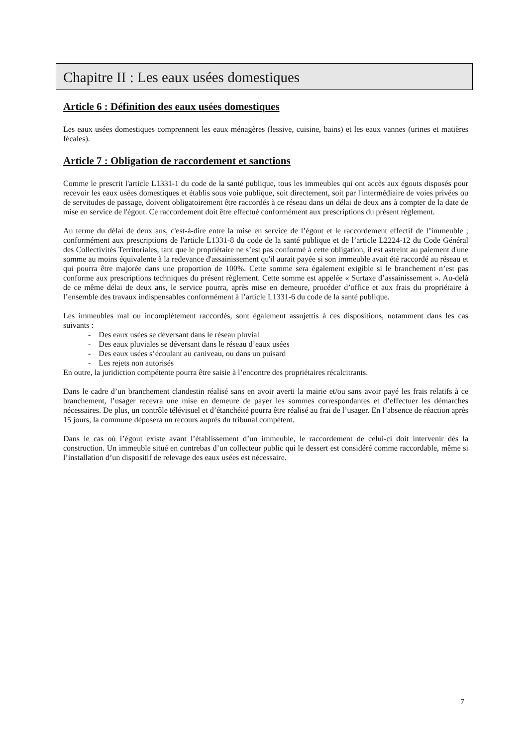Chapitre II : Les eaux usées domestiques
Article 6 : Définition des eaux usées domestiques
Les eaux usées domestiques comprennent les eaux ménagères (lessive, cuisine, bains) et les eaux vannes (urines et matières fécales).
Article 7 : Obligation de raccordement et sanctions
Comme le prescrit l'article L1331-1 du code de la santé publique, tous les immeubles qui ont accès aux égouts disposés pour recevoir les eaux usées domestiques et établis sous voie publique, soit directement, soit par l'intermédiaire de voies privées ou de servitudes de passage, doivent obligatoirement être raccordés à ce réseau dans un délai de deux ans à compter de la date de mise en service de l'égout. Ce raccordement doit être effectué conformément aux prescriptions du présent règlement.
Au terme du délai de deux ans, c'est-à-dire entre la mise en service de l’égout et le raccordement effectif de l’immeuble ; conformément aux prescriptions de l'article L1331-8 du code de la santé publique et de l’article L2224-12 du Code Général des Collectivités Territoriales, tant que le propriétaire ne s’est pas conformé à cette obligation, il est astreint au paiement d'une somme au moins équivalente à la redevance d'assainissement qu'il aurait payée si son immeuble avait été raccordé au réseau et qui pourra être majorée dans une proportion de 100%. Cette somme sera également exigible si le branchement n’est pas conforme aux prescriptions techniques du présent règlement. Cette somme est appelée « Surtaxe d’assainissement ». Au-delà de ce même délai de deux ans, le service pourra, après mise en demeure, procéder d’office et aux frais du propriétaire à l’ensemble des travaux indispensables conformément à l’article L1331-6 du code de la santé publique.
Les immeubles mal ou incomplètement raccordés, sont également assujettis à ces dispositions, notamment dans les cas suivants :
- Des eaux usées se déversant dans le réseau pluvial
- Des eaux pluviales se déversant dans le réseau d’eaux usées
- Des eaux usées s’écoulant au caniveau, ou dans un puisard
- Les rejets non autorisés
En outre, la juridiction compétente pourra être saisie à l’encontre des propriétaires récalcitrants.
Dans le cadre d’un branchement clandestin réalisé sans en avoir averti la mairie et/ou sans avoir payé les frais relatifs à ce branchement, l’usager recevra une mise en demeure de payer les sommes correspondantes et d’effectuer les démarches nécessaires. De plus, un contrôle télévisuel et d’étanchéité pourra être réalisé au frai de l’usager. En l’absence de réaction après 15 jours, la commune déposera un recours auprès du tribunal compétent.
Dans le cas où l’égout existe avant l’établissement d’un immeuble, le raccordement de celui-ci doit intervenir dès la construction. Un immeuble situé en contrebas d’un collecteur public qui le dessert est considéré comme raccordable, même si l’installation d’un dispositif de relevage des eaux usées est nécessaire.
7